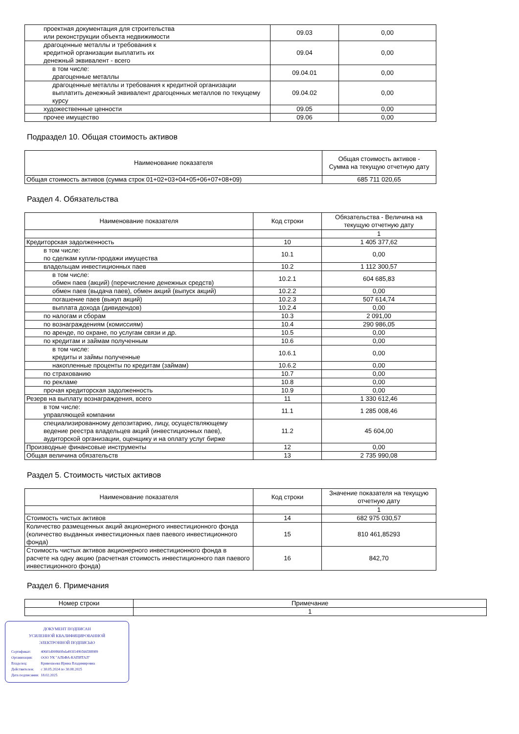| проектная документация для строительства или реконструкции объекта недвижимости | 09.03 | 0,00 |
| драгоценные металлы и требования к кредитной организации выплатить их денежный эквивалент - всего | 09.04 | 0,00 |
| в том числе: драгоценные металлы | 09.04.01 | 0,00 |
| драгоценные металлы и требования к кредитной организации выплатить денежный эквивалент драгоценных металлов по текущему курсу | 09.04.02 | 0,00 |
| художественные ценности | 09.05 | 0,00 |
| прочее имущество | 09.06 | 0,00 |
Подраздел 10. Общая стоимость активов
| Наименование показателя | Общая стоимость активов - Сумма на текущую отчетную дату |
| --- | --- |
| Общая стоимость активов (сумма строк 01+02+03+04+05+06+07+08+09) | 685 711 020,65 |
Раздел 4. Обязательства
| Наименование показателя | Код строки | Обязательства - Величина на текущую отчетную дату |
| --- | --- | --- |
| | | 1 |
| Кредиторская задолженность | 10 | 1 405 377,62 |
| в том числе: по сделкам купли-продажи имущества | 10.1 | 0,00 |
| владельцам инвестиционных паев | 10.2 | 1 112 300,57 |
| в том числе: обмен паев (акций) (перечисление денежных средств) | 10.2.1 | 604 685,83 |
| обмен паев (выдача паев), обмен акций (выпуск акций) | 10.2.2 | 0,00 |
| погашение паев (выкуп акций) | 10.2.3 | 507 614,74 |
| выплата дохода (дивидендов) | 10.2.4 | 0,00 |
| по налогам и сборам | 10.3 | 2 091,00 |
| по вознаграждениям (комиссиям) | 10.4 | 290 986,05 |
| по аренде, по охране, по услугам связи и др. | 10.5 | 0,00 |
| по кредитам и займам полученным | 10.6 | 0,00 |
| в том числе: кредиты и займы полученные | 10.6.1 | 0,00 |
| накопленные проценты по кредитам (займам) | 10.6.2 | 0,00 |
| по страхованию | 10.7 | 0,00 |
| по рекламе | 10.8 | 0,00 |
| прочая кредиторская задолженность | 10.9 | 0,00 |
| Резерв на выплату вознаграждения, всего | 11 | 1 330 612,46 |
| в том числе: управляющей компании | 11.1 | 1 285 008,46 |
| специализированному депозитарию, лицу, осуществляющему ведение реестра владельцев акций (инвестиционных паев), аудиторской организации, оценщику и на оплату услуг бирже | 11.2 | 45 604,00 |
| Производные финансовые инструменты | 12 | 0,00 |
| Общая величина обязательств | 13 | 2 735 990,08 |
Раздел 5. Стоимость чистых активов
| Наименование показателя | Код строки | Значение показателя на текущую отчетную дату |
| --- | --- | --- |
| | | 1 |
| Стоимость чистых активов | 14 | 682 975 030,57 |
| Количество размещенных акций акционерного инвестиционного фонда (количество выданных инвестиционных паев паевого инвестиционного фонда) | 15 | 810 461,85293 |
| Стоимость чистых активов акционерного инвестиционного фонда в расчете на одну акцию (расчетная стоимость инвестиционного пая паевого инвестиционного фонда) | 16 | 842,70 |
Раздел 6. Примечания
| Номер строки | Примечание |
| --- | --- |
| | 1 |
ДОКУМЕНТ ПОДПИСАН
УСИЛЕННОЙ КВАЛИФИЦИРОВАННОЙ
ЭЛЕКТРОННОЙ ПОДПИСЬЮ
| Сертификат: | 40601d00860fbda493f149b566588989 |
| Организация: | ООО УК "АЛЬФА-КАПИТАЛ" |
| Владелец: | Кривошеева Ирина Владимировна |
| Действителен: | с 30.05.2024 по 30.08.2025 |
| Дата подписания: | 18.02.2025 |